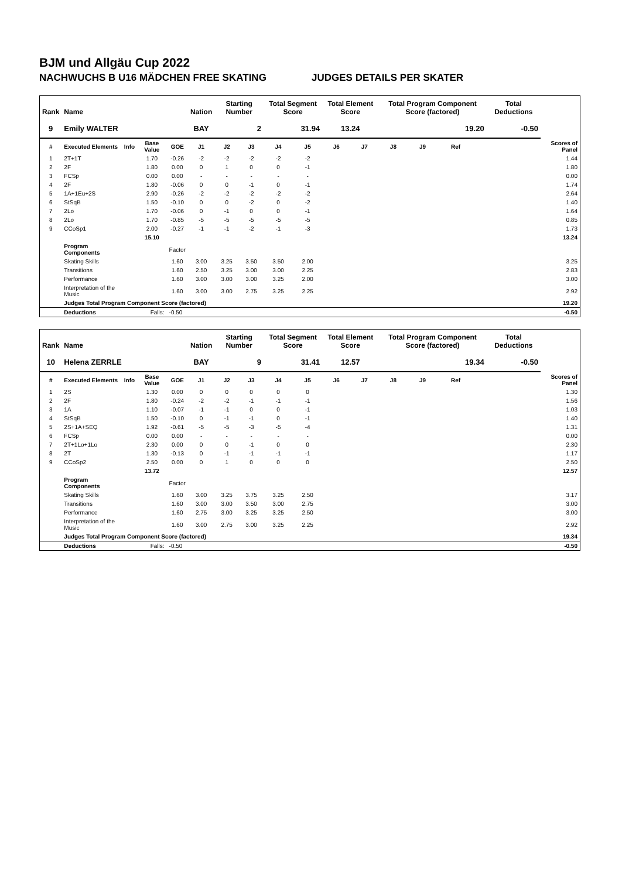BJM und Allgäu Cup 2022
NACHWUCHS B U16 MÄDCHEN FREE SKATING JUDGES DETAILS PER SKATER
| Rank | Name | | | | Nation | Starting Number | | Total Segment Score | | Total Element Score | | Total Program Component Score (factored) | | | | Total Deductions | |
| --- | --- | --- | --- | --- | --- | --- | --- | --- | --- | --- | --- | --- | --- | --- | --- | --- | --- |
| 9 | Emily WALTER | | | | BAY | 2 | | 31.94 | | 13.24 | | 19.20 | | | | -0.50 | |
| # | Executed Elements | Info | Base Value | GOE | J1 | J2 | J3 | J4 | J5 | J6 | J7 | J8 | J9 | Ref | | | Scores of Panel |
| 1 | 2T+1T | | 1.70 | -0.26 | -2 | -2 | -2 | -2 | -2 | | | | | | | | 1.44 |
| 2 | 2F | | 1.80 | 0.00 | 0 | 1 | 0 | 0 | -1 | | | | | | | | 1.80 |
| 3 | FCSp | | 0.00 | 0.00 | - | - | - | - | - | | | | | | | | 0.00 |
| 4 | 2F | | 1.80 | -0.06 | 0 | 0 | -1 | 0 | -1 | | | | | | | | 1.74 |
| 5 | 1A+1Eu+2S | | 2.90 | -0.26 | -2 | -2 | -2 | -2 | -2 | | | | | | | | 2.64 |
| 6 | StSqB | | 1.50 | -0.10 | 0 | 0 | -2 | 0 | -2 | | | | | | | | 1.40 |
| 7 | 2Lo | | 1.70 | -0.06 | 0 | -1 | 0 | 0 | -1 | | | | | | | | 1.64 |
| 8 | 2Lo | | 1.70 | -0.85 | -5 | -5 | -5 | -5 | -5 | | | | | | | | 0.85 |
| 9 | CCoSp1 | | 2.00 | -0.27 | -1 | -1 | -2 | -1 | -3 | | | | | | | | 1.73 |
| | | | 15.10 | | | | | | | | | | | | | | 13.24 |
| | Program Components | | | Factor | | | | | | | | | | | | | |
| | Skating Skills | | | 1.60 | 3.00 | 3.25 | 3.50 | 3.50 | 2.00 | | | | | | | | 3.25 |
| | Transitions | | | 1.60 | 2.50 | 3.25 | 3.00 | 3.00 | 2.25 | | | | | | | | 2.83 |
| | Performance | | | 1.60 | 3.00 | 3.00 | 3.00 | 3.25 | 2.00 | | | | | | | | 3.00 |
| | Interpretation of the Music | | | 1.60 | 3.00 | 3.00 | 2.75 | 3.25 | 2.25 | | | | | | | | 2.92 |
| | Judges Total Program Component Score (factored) | | | | | | | | | | | | | | | | 19.20 |
| | Deductions | | Falls: | -0.50 | | | | | | | | | | | | | -0.50 |
| Rank | Name | | | | Nation | Starting Number | | Total Segment Score | | Total Element Score | | Total Program Component Score (factored) | | | | Total Deductions | |
| --- | --- | --- | --- | --- | --- | --- | --- | --- | --- | --- | --- | --- | --- | --- | --- | --- | --- |
| 10 | Helena ZERRLE | | | | BAY | 9 | | 31.41 | | 12.57 | | 19.34 | | | | -0.50 | |
| # | Executed Elements | Info | Base Value | GOE | J1 | J2 | J3 | J4 | J5 | J6 | J7 | J8 | J9 | Ref | | | Scores of Panel |
| 1 | 2S | | 1.30 | 0.00 | 0 | 0 | 0 | 0 | 0 | | | | | | | | 1.30 |
| 2 | 2F | | 1.80 | -0.24 | -2 | -2 | -1 | -1 | -1 | | | | | | | | 1.56 |
| 3 | 1A | | 1.10 | -0.07 | -1 | -1 | 0 | 0 | -1 | | | | | | | | 1.03 |
| 4 | StSqB | | 1.50 | -0.10 | 0 | -1 | -1 | 0 | -1 | | | | | | | | 1.40 |
| 5 | 2S+1A+SEQ | | 1.92 | -0.61 | -5 | -5 | -3 | -5 | -4 | | | | | | | | 1.31 |
| 6 | FCSp | | 0.00 | 0.00 | - | - | - | - | - | | | | | | | | 0.00 |
| 7 | 2T+1Lo+1Lo | | 2.30 | 0.00 | 0 | 0 | -1 | 0 | 0 | | | | | | | | 2.30 |
| 8 | 2T | | 1.30 | -0.13 | 0 | -1 | -1 | -1 | -1 | | | | | | | | 1.17 |
| 9 | CCoSp2 | | 2.50 | 0.00 | 0 | 1 | 0 | 0 | 0 | | | | | | | | 2.50 |
| | | | 13.72 | | | | | | | | | | | | | | 12.57 |
| | Program Components | | | Factor | | | | | | | | | | | | | |
| | Skating Skills | | | 1.60 | 3.00 | 3.25 | 3.75 | 3.25 | 2.50 | | | | | | | | 3.17 |
| | Transitions | | | 1.60 | 3.00 | 3.00 | 3.50 | 3.00 | 2.75 | | | | | | | | 3.00 |
| | Performance | | | 1.60 | 2.75 | 3.00 | 3.25 | 3.25 | 2.50 | | | | | | | | 3.00 |
| | Interpretation of the Music | | | 1.60 | 3.00 | 2.75 | 3.00 | 3.25 | 2.25 | | | | | | | | 2.92 |
| | Judges Total Program Component Score (factored) | | | | | | | | | | | | | | | | 19.34 |
| | Deductions | | Falls: | -0.50 | | | | | | | | | | | | | -0.50 |